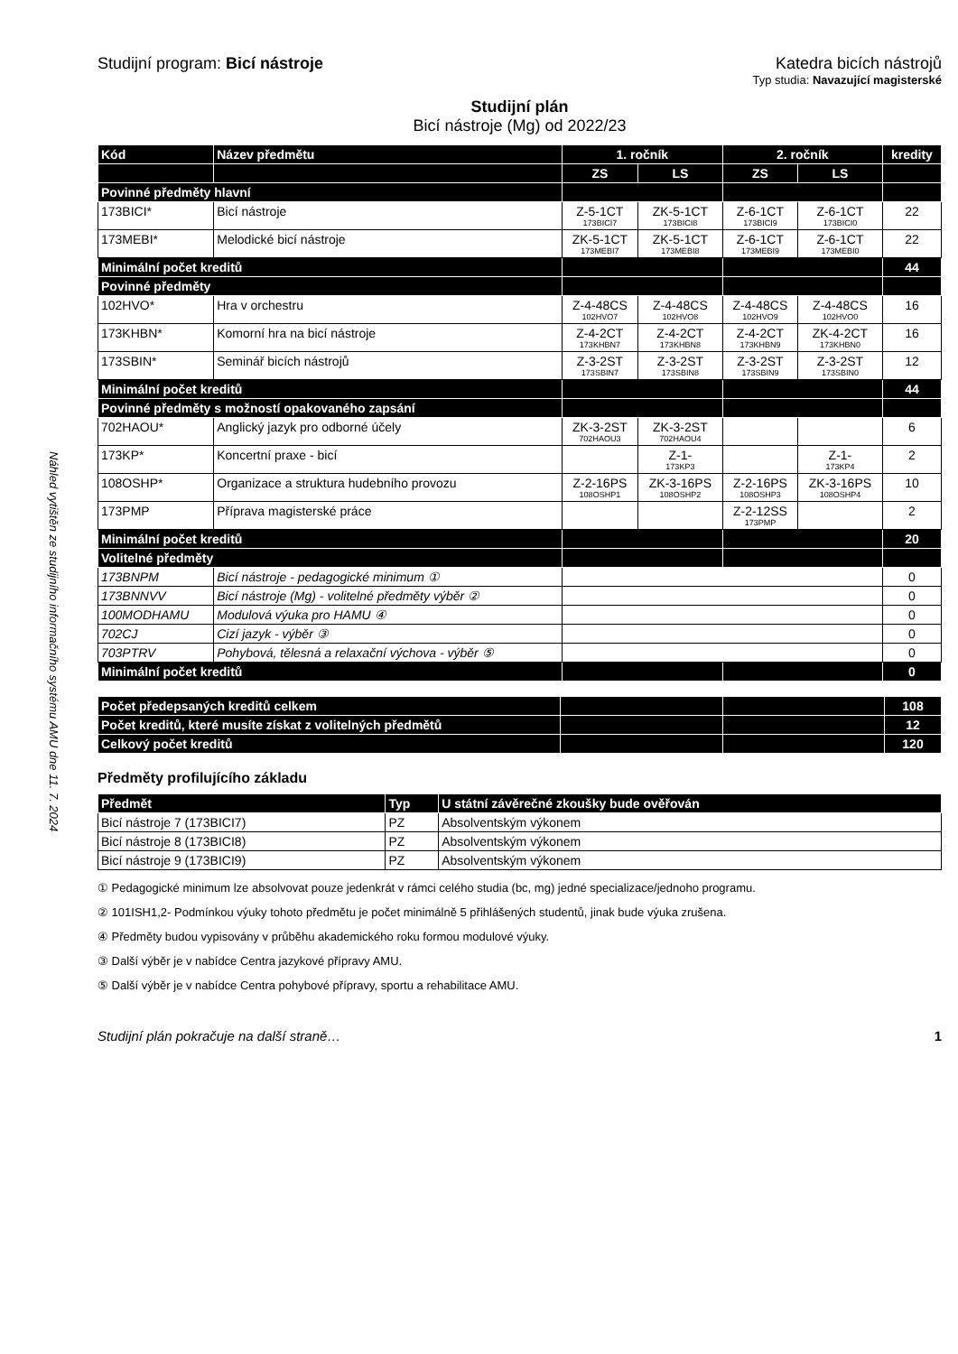Náhled vytištěn ze studijního informačního systému AMU dne 11. 7. 2024
Studijní program: Bicí nástroje Katedra bicích nástrojů
Typ studia: Navazující magisterské
Studijní plán
Bicí nástroje (Mg) od 2022/23
| Kód | Název předmětu | 1. ročník | | 2. ročník | | kredity |
| --- | --- | --- | --- | --- | --- | --- |
| | | ZS | LS | ZS | LS | |
| Povinné předměty hlavní | | | | | | |
| 173BICI* | Bicí nástroje | Z-5-1CT 173BICI7 | ZK-5-1CT 173BICI8 | Z-6-1CT 173BICI9 | Z-6-1CT 173BICI0 | 22 |
| 173MEBI* | Melodické bicí nástroje | ZK-5-1CT 173MEBI7 | ZK-5-1CT 173MEBI8 | Z-6-1CT 173MEBI9 | Z-6-1CT 173MEBI0 | 22 |
| Minimální počet kreditů | | | | | | 44 |
| Povinné předměty | | | | | | |
| 102HVO* | Hra v orchestru | Z-4-48CS 102HVO7 | Z-4-48CS 102HVO8 | Z-4-48CS 102HVO9 | Z-4-48CS 102HVO0 | 16 |
| 173KHBN* | Komorní hra na bicí nástroje | Z-4-2CT 173KHBN7 | Z-4-2CT 173KHBN8 | Z-4-2CT 173KHBN9 | ZK-4-2CT 173KHBN0 | 16 |
| 173SBIN* | Seminář bicích nástrojů | Z-3-2ST 173SBIN7 | Z-3-2ST 173SBIN8 | Z-3-2ST 173SBIN9 | Z-3-2ST 173SBIN0 | 12 |
| Minimální počet kreditů | | | | | | 44 |
| Povinné předměty s možností opakovaného zapsání | | | | | | |
| 702HAOU* | Anglický jazyk pro odborné účely | ZK-3-2ST 702HAOU3 | ZK-3-2ST 702HAOU4 | | | 6 |
| 173KP* | Koncertní praxe - bicí | | Z-1- 173KP3 | | Z-1- 173KP4 | 2 |
| 108OSHP* | Organizace a struktura hudebního provozu | Z-2-16PS 108OSHP1 | ZK-3-16PS 108OSHP2 | Z-2-16PS 108OSHP3 | ZK-3-16PS 108OSHP4 | 10 |
| 173PMP | Příprava magisterské práce | | | Z-2-12SS 173PMP | | 2 |
| Minimální počet kreditů | | | | | | 20 |
| Volitelné předměty | | | | | | |
| 173BNPM | Bicí nástroje - pedagogické minimum ① | | | | | 0 |
| 173BNNVV | Bicí nástroje (Mg) - volitelné předměty výběr ② | | | | | 0 |
| 100MODHAMU | Modulová výuka pro HAMU ④ | | | | | 0 |
| 702CJ | Cizí jazyk - výběr ③ | | | | | 0 |
| 703PTRV | Pohybová, tělesná a relaxační výchova - výběr ⑤ | | | | | 0 |
| Minimální počet kreditů | | | | | | 0 |
| Počet předepsaných kreditů celkem | | | 108 |
| Počet kreditů, které musíte získat z volitelných předmětů | | | 12 |
| Celkový počet kreditů | | | 120 |
Předměty profilujícího základu
| Předmět | Typ | U státní závěrečné zkoušky bude ověřován |
| --- | --- | --- |
| Bicí nástroje 7 (173BICI7) | PZ | Absolventským výkonem |
| Bicí nástroje 8 (173BICI8) | PZ | Absolventským výkonem |
| Bicí nástroje 9 (173BICI9) | PZ | Absolventským výkonem |
① Pedagogické minimum lze absolvovat pouze jedenkrát v rámci celého studia (bc, mg) jedné specializace/jednoho programu.
② 101ISH1,2- Podmínkou výuky tohoto předmětu je počet minimálně 5 přihlášených studentů, jinak bude výuka zrušena.
④ Předměty budou vypisovány v průběhu akademického roku formou modulové výuky.
③ Další výběr je v nabídce Centra jazykové přípravy AMU.
⑤ Další výběr je v nabídce Centra pohybové přípravy, sportu a rehabilitace AMU.
Studijní plán pokračuje na další straně… 1